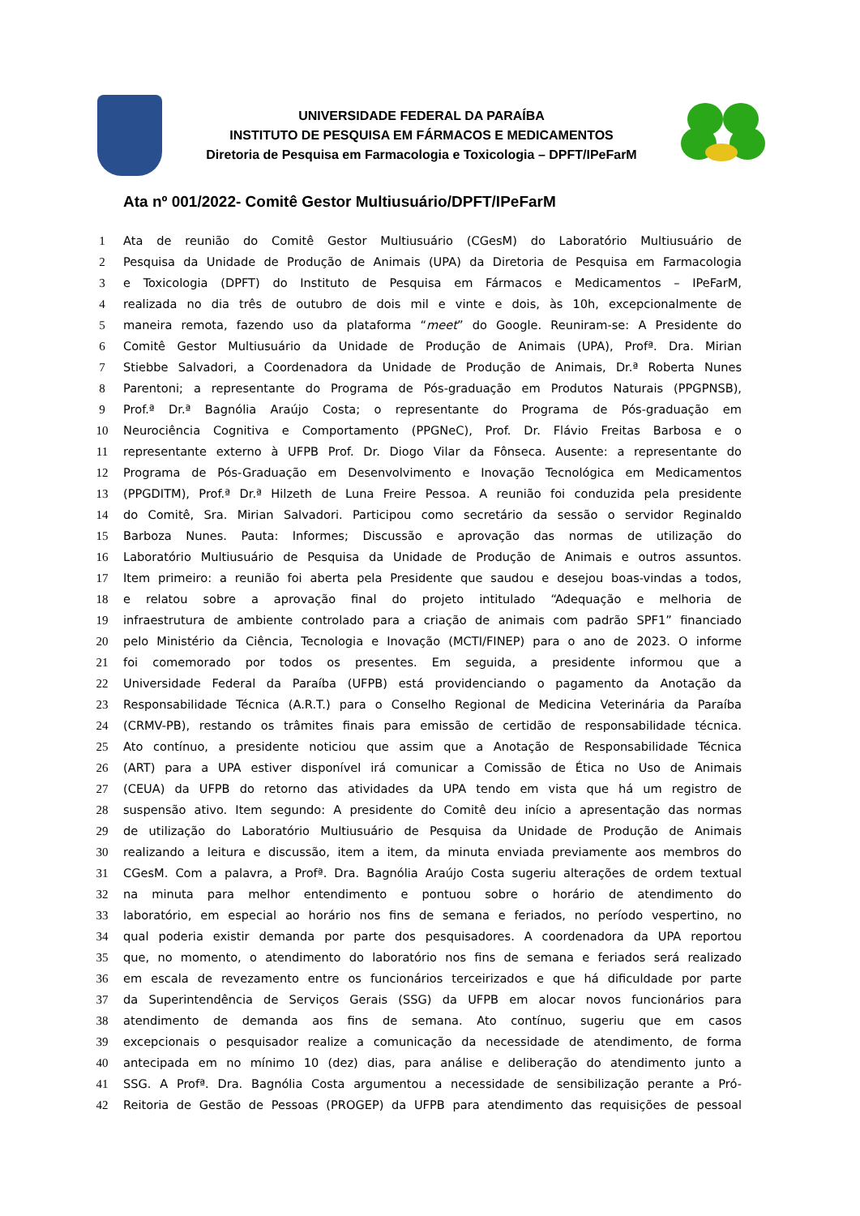UNIVERSIDADE FEDERAL DA PARAÍBA
INSTITUTO DE PESQUISA EM FÁRMACOS E MEDICAMENTOS
Diretoria de Pesquisa em Farmacologia e Toxicologia – DPFT/IPeFarM
Ata nº 001/2022- Comitê Gestor Multiusuário/DPFT/IPeFarM
1 Ata de reunião do Comitê Gestor Multiusuário (CGesM) do Laboratório Multiusuário de
2 Pesquisa da Unidade de Produção de Animais (UPA) da Diretoria de Pesquisa em Farmacologia
3 e Toxicologia (DPFT) do Instituto de Pesquisa em Fármacos e Medicamentos – IPeFarM,
4 realizada no dia três de outubro de dois mil e vinte e dois, às 10h, excepcionalmente de
5 maneira remota, fazendo uso da plataforma “meet” do Google. Reuniram-se: A Presidente do
6 Comitê Gestor Multiusuário da Unidade de Produção de Animais (UPA), Profª. Dra. Mirian
7 Stiebbe Salvadori, a Coordenadora da Unidade de Produção de Animais, Dr.ª Roberta Nunes
8 Parentoni; a representante do Programa de Pós-graduação em Produtos Naturais (PPGPNSB),
9 Prof.ª Dr.ª Bagnólia Araújo Costa; o representante do Programa de Pós-graduação em
10 Neurociência Cognitiva e Comportamento (PPGNeC), Prof. Dr. Flávio Freitas Barbosa e o
11 representante externo à UFPB Prof. Dr. Diogo Vilar da Fônseca. Ausente: a representante do
12 Programa de Pós-Graduação em Desenvolvimento e Inovação Tecnológica em Medicamentos
13 (PPGDITM), Prof.ª Dr.ª Hilzeth de Luna Freire Pessoa. A reunião foi conduzida pela presidente
14 do Comitê, Sra. Mirian Salvadori. Participou como secretário da sessão o servidor Reginaldo
15 Barboza Nunes. Pauta: Informes; Discussão e aprovação das normas de utilização do
16 Laboratório Multiusuário de Pesquisa da Unidade de Produção de Animais e outros assuntos.
17 Item primeiro: a reunião foi aberta pela Presidente que saudou e desejou boas-vindas a todos,
18 e relatou sobre a aprovação final do projeto intitulado “Adequação e melhoria de
19 infraestrutura de ambiente controlado para a criação de animais com padrão SPF1” financiado
20 pelo Ministério da Ciência, Tecnologia e Inovação (MCTI/FINEP) para o ano de 2023. O informe
21 foi comemorado por todos os presentes. Em seguida, a presidente informou que a
22 Universidade Federal da Paraíba (UFPB) está providenciando o pagamento da Anotação da
23 Responsabilidade Técnica (A.R.T.) para o Conselho Regional de Medicina Veterinária da Paraíba
24 (CRMV-PB), restando os trâmites finais para emissão de certidão de responsabilidade técnica.
25 Ato contínuo, a presidente noticiou que assim que a Anotação de Responsabilidade Técnica
26 (ART) para a UPA estiver disponível irá comunicar a Comissão de Ética no Uso de Animais
27 (CEUA) da UFPB do retorno das atividades da UPA tendo em vista que há um registro de
28 suspensão ativo. Item segundo: A presidente do Comitê deu início a apresentação das normas
29 de utilização do Laboratório Multiusuário de Pesquisa da Unidade de Produção de Animais
30 realizando a leitura e discussão, item a item, da minuta enviada previamente aos membros do
31 CGesM. Com a palavra, a Profª. Dra. Bagnólia Araújo Costa sugeriu alterações de ordem textual
32 na minuta para melhor entendimento e pontuou sobre o horário de atendimento do
33 laboratório, em especial ao horário nos fins de semana e feriados, no período vespertino, no
34 qual poderia existir demanda por parte dos pesquisadores. A coordenadora da UPA reportou
35 que, no momento, o atendimento do laboratório nos fins de semana e feriados será realizado
36 em escala de revezamento entre os funcionários terceirizados e que há dificuldade por parte
37 da Superintendência de Serviços Gerais (SSG) da UFPB em alocar novos funcionários para
38 atendimento de demanda aos fins de semana. Ato contínuo, sugeriu que em casos
39 excepcionais o pesquisador realize a comunicação da necessidade de atendimento, de forma
40 antecipada em no mínimo 10 (dez) dias, para análise e deliberação do atendimento junto a
41 SSG. A Profª. Dra. Bagnólia Costa argumentou a necessidade de sensibilização perante a Pró-
42 Reitoria de Gestão de Pessoas (PROGEP) da UFPB para atendimento das requisições de pessoal